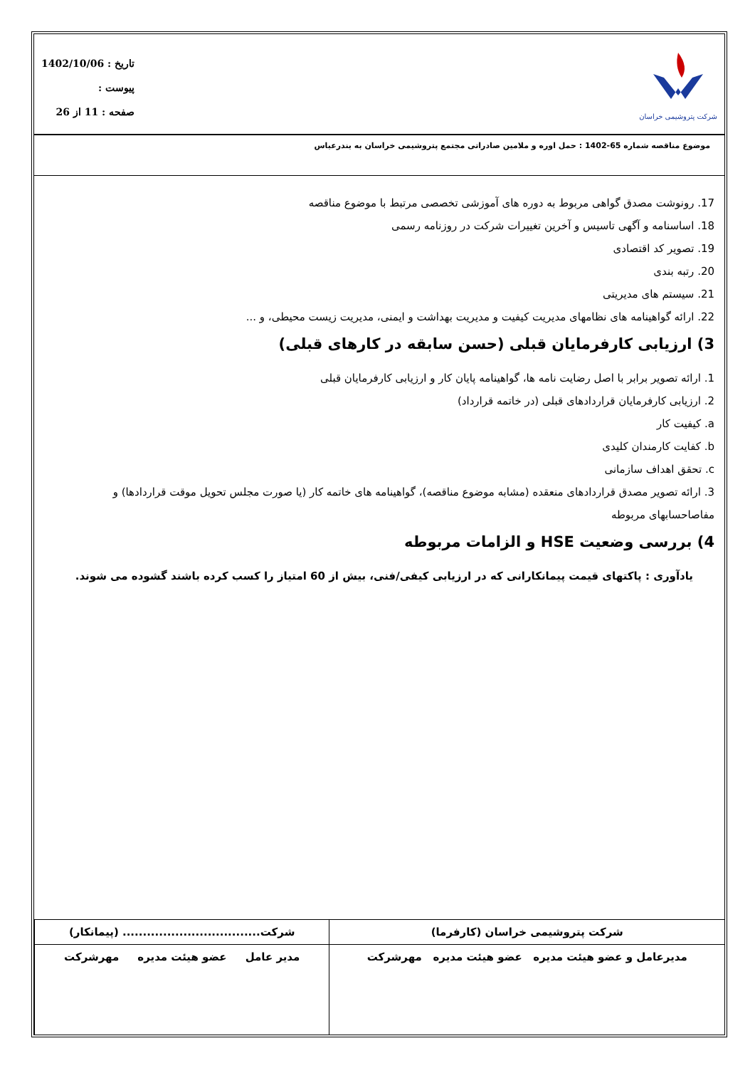شرکت پتروشیمی خراسان
تاریخ : 1402/10/06
پیوست :
صفحه : 11 از 26
موضوع مناقصه شماره 65-1402 : حمل اوره و ملامین صادراتی مجتمع پتروشیمی خراسان به بندرعباس
17. رونوشت مصدق گواهی مربوط به دوره های آموزشی تخصصی مرتبط با موضوع مناقصه
18. اساسنامه و آگهی تاسیس و آخرین تغییرات شرکت در روزنامه رسمی
19. تصویر کد اقتصادی
20. رتبه بندی
21. سیستم های مدیریتی
22. ارائه گواهینامه های نظامهای مدیریت کیفیت و مدیریت بهداشت و ایمنی، مدیریت زیست محیطی، و ...
3) ارزیابی کارفرمایان قبلی (حسن سابقه در کارهای قبلی)
1. ارائه تصویر برابر با اصل رضایت نامه ها، گواهینامه پایان کار و ارزیابی کارفرمایان قبلی
2. ارزیابی کارفرمایان قراردادهای قبلی (در خاتمه قرارداد)
a. کیفیت کار
b. کفایت کارمندان کلیدی
c. تحقق اهداف سازمانی
3. ارائه تصویر مصدق قراردادهای منعقده (مشابه موضوع مناقصه)، گواهینامه های خاتمه کار (یا صورت مجلس تحویل موقت قراردادها) و مفاصاحسابهای مربوطه
4) بررسی وضعیت HSE و الزامات مربوطه
یادآوری : پاکتهای قیمت پیمانکارانی که در ارزیابی کیفی/فنی، بیش از 60 امتیاز را کسب کرده باشند گشوده می شوند.
| شرکت پتروشیمی خراسان (کارفرما) | شرکت.................................. (پیمانکار) |
| مدیرعامل و عضو هیئت مدیره عضو هیئت مدیره مهرشرکت | مدیر عامل عضو هیئت مدیره مهرشرکت |